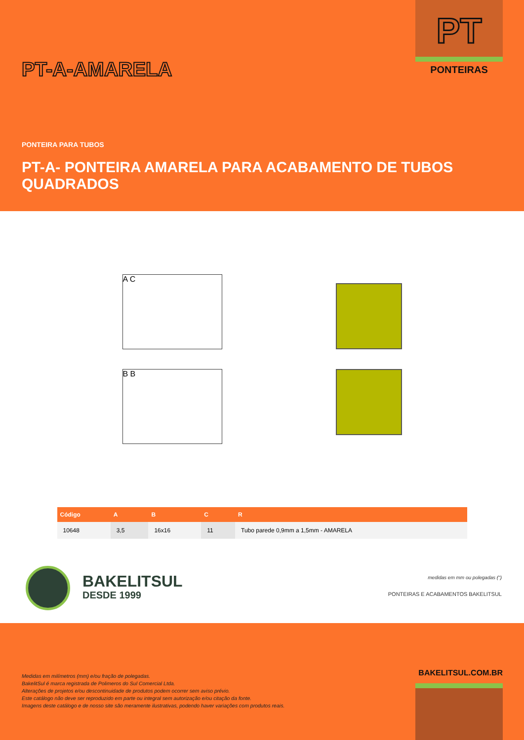PT
PONTEIRAS PT-A-AMARELA
PONTEIRA PARA TUBOS
PT-A- PONTEIRA AMARELA PARA ACABAMENTO DE TUBOS QUADRADOS
A C
B B
| Código | A | B | C | R |
| --- | --- | --- | --- | --- |
| 10648 | 3,5 | 16x16 | 11 | Tubo parede 0,9mm a 1,5mm - AMARELA |
BAKELITSUL
DESDE 1999
medidas em mm ou polegadas (")
PONTEIRAS E ACABAMENTOS BAKELITSUL
Medidas em milímetros (mm) e/ou fração de polegadas.
BakelitSul é marca registrada de Polimeros do Sul Comercial Ltda.
Alterações de projetos e/ou descontinuidade de produtos podem ocorrer sem aviso prévio.
Este catálogo não deve ser reproduzido em parte ou integral sem autorização e/ou citação da fonte.
Imagens deste catálogo e de nosso site são meramente ilustrativas, podendo haver variações com produtos reais.
BAKELITSUL.COM.BR